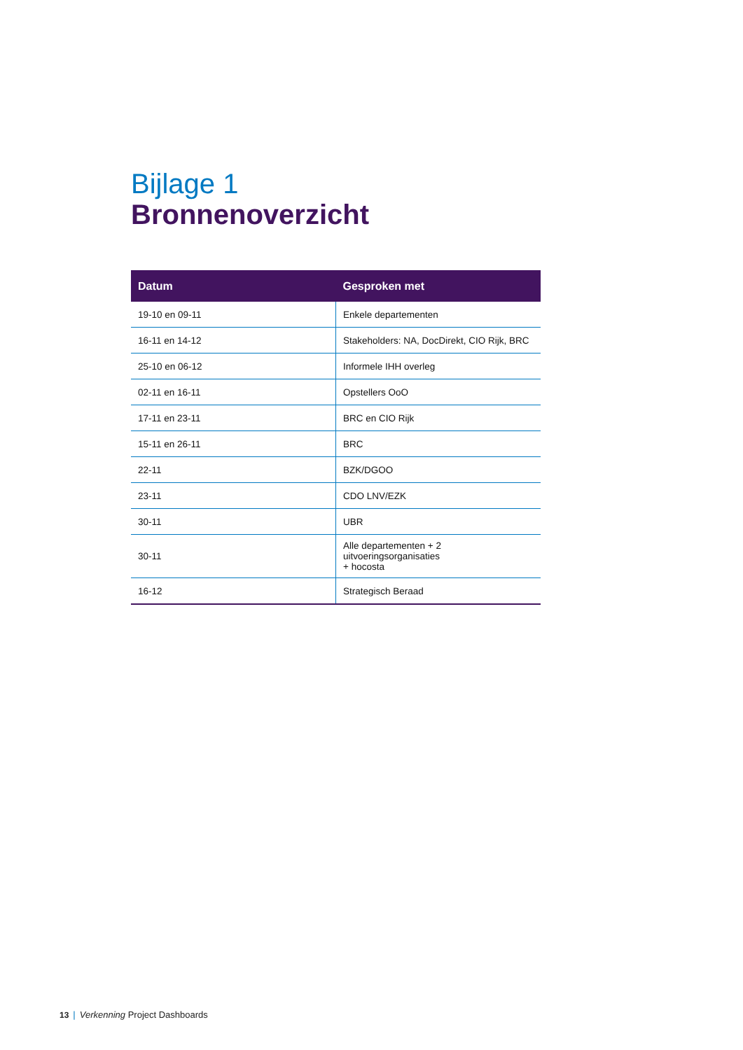Bijlage 1
Bronnenoverzicht
| Datum | Gesproken met |
| --- | --- |
| 19-10 en 09-11 | Enkele departementen |
| 16-11 en 14-12 | Stakeholders: NA, DocDirekt, CIO Rijk, BRC |
| 25-10 en 06-12 | Informele IHH overleg |
| 02-11 en 16-11 | Opstellers OoO |
| 17-11 en 23-11 | BRC en CIO Rijk |
| 15-11 en 26-11 | BRC |
| 22-11 | BZK/DGOO |
| 23-11 | CDO LNV/EZK |
| 30-11 | UBR |
| 30-11 | Alle departementen + 2 uitvoeringsorganisaties + hocosta |
| 16-12 | Strategisch Beraad |
13 | Verkenning Project Dashboards